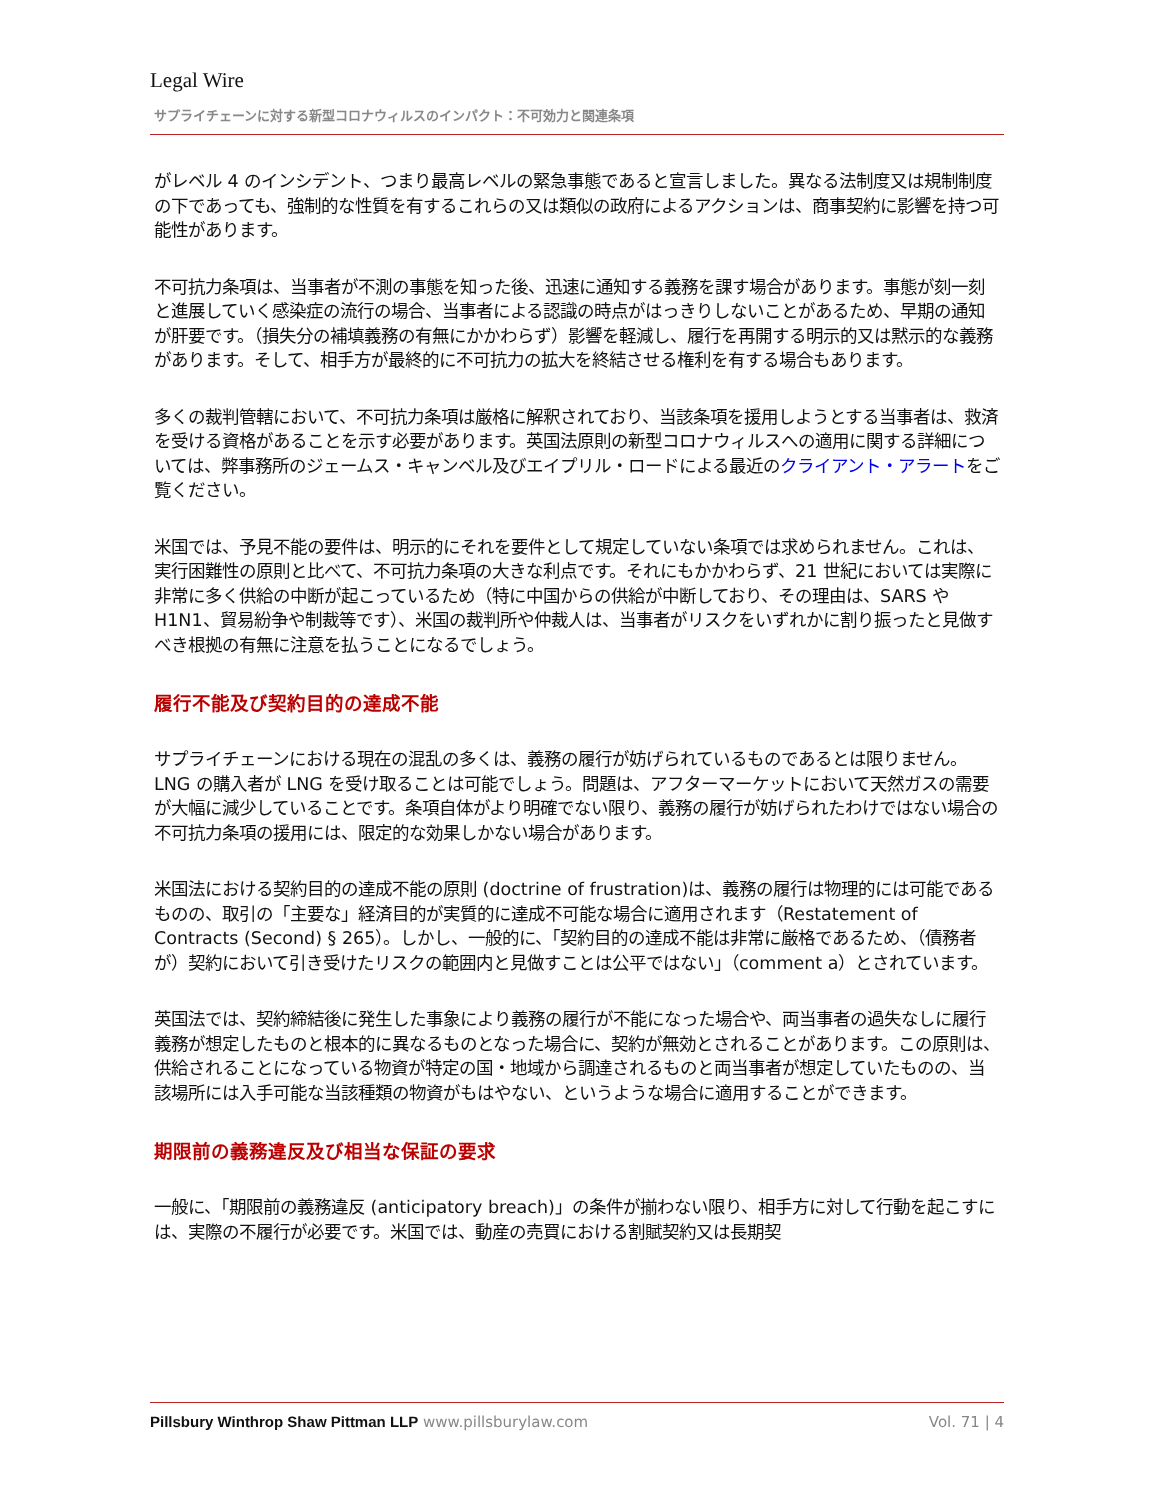Legal Wire
サプライチェーンに対する新型コロナウィルスのインパクト：不可効力と関連条項
がレベル 4 のインシデント、つまり最高レベルの緊急事態であると宣言しました。異なる法制度又は規制制度の下であっても、強制的な性質を有するこれらの又は類似の政府によるアクションは、商事契約に影響を持つ可能性があります。
不可抗力条項は、当事者が不測の事態を知った後、迅速に通知する義務を課す場合があります。事態が刻一刻と進展していく感染症の流行の場合、当事者による認識の時点がはっきりしないことがあるため、早期の通知が肝要です。（損失分の補填義務の有無にかかわらず）影響を軽減し、履行を再開する明示的又は黙示的な義務があります。そして、相手方が最終的に不可抗力の拡大を終結させる権利を有する場合もあります。
多くの裁判管轄において、不可抗力条項は厳格に解釈されており、当該条項を援用しようとする当事者は、救済を受ける資格があることを示す必要があります。英国法原則の新型コロナウィルスへの適用に関する詳細については、弊事務所のジェームス・キャンベル及びエイプリル・ロードによる最近のクライアント・アラートをご覧ください。
米国では、予見不能の要件は、明示的にそれを要件として規定していない条項では求められません。これは、実行困難性の原則と比べて、不可抗力条項の大きな利点です。それにもかかわらず、21 世紀においては実際に非常に多く供給の中断が起こっているため（特に中国からの供給が中断しており、その理由は、SARS や H1N1、貿易紛争や制裁等です）、米国の裁判所や仲裁人は、当事者がリスクをいずれかに割り振ったと見做すべき根拠の有無に注意を払うことになるでしょう。
履行不能及び契約目的の達成不能
サプライチェーンにおける現在の混乱の多くは、義務の履行が妨げられているものであるとは限りません。LNG の購入者が LNG を受け取ることは可能でしょう。問題は、アフターマーケットにおいて天然ガスの需要が大幅に減少していることです。条項自体がより明確でない限り、義務の履行が妨げられたわけではない場合の不可抗力条項の援用には、限定的な効果しかない場合があります。
米国法における契約目的の達成不能の原則 (doctrine of frustration)は、義務の履行は物理的には可能であるものの、取引の「主要な」経済目的が実質的に達成不可能な場合に適用されます（Restatement of Contracts (Second) § 265）。しかし、一般的に、「契約目的の達成不能は非常に厳格であるため、（債務者が）契約において引き受けたリスクの範囲内と見做すことは公平ではない」（comment a）とされています。
英国法では、契約締結後に発生した事象により義務の履行が不能になった場合や、両当事者の過失なしに履行義務が想定したものと根本的に異なるものとなった場合に、契約が無効とされることがあります。この原則は、供給されることになっている物資が特定の国・地域から調達されるものと両当事者が想定していたものの、当該場所には入手可能な当該種類の物資がもはやない、というような場合に適用することができます。
期限前の義務違反及び相当な保証の要求
一般に、「期限前の義務違反 (anticipatory breach)」の条件が揃わない限り、相手方に対して行動を起こすには、実際の不履行が必要です。米国では、動産の売買における割賦契約又は長期契
Pillsbury Winthrop Shaw Pittman LLP www.pillsburylaw.com Vol. 71 | 4